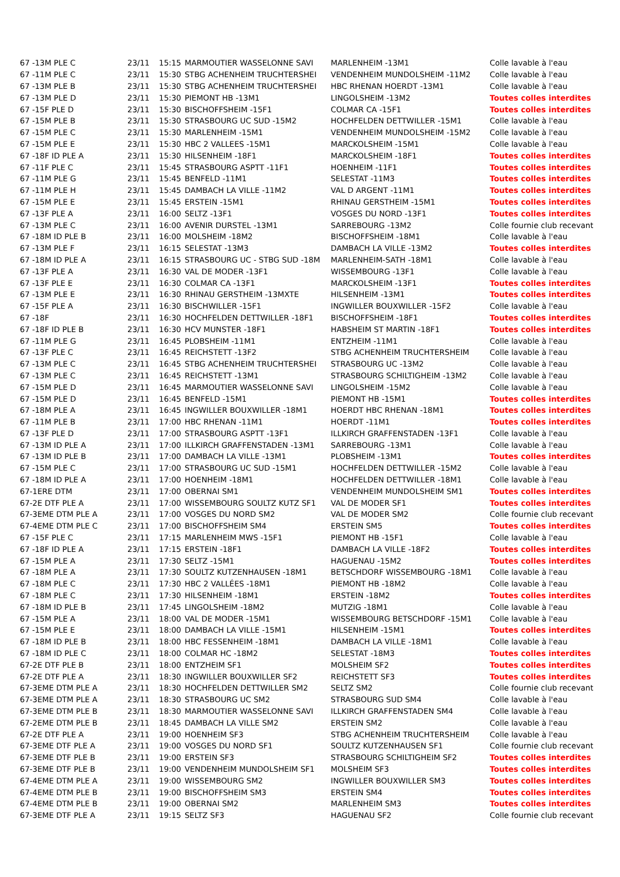| 67 -13M PLE C | 23/11 | 15:15 | MARMOUTIER WASSELONNE SAVI | MARLENHEIM -13M1 | Colle lavable à l'eau |
| 67 -11M PLE C | 23/11 | 15:30 | STBG ACHENHEIM TRUCHTERSHEI | VENDENHEIM MUNDOLSHEIM -11M2 | Colle lavable à l'eau |
| 67 -13M PLE B | 23/11 | 15:30 | STBG ACHENHEIM TRUCHTERSHEI | HBC RHENAN HOERDT -13M1 | Colle lavable à l'eau |
| 67 -13M PLE D | 23/11 | 15:30 | PIEMONT HB -13M1 | LINGOLSHEIM -13M2 | Toutes colles interdites |
| 67 -15F PLE D | 23/11 | 15:30 | BISCHOFFSHEIM -15F1 | COLMAR CA -15F1 | Toutes colles interdites |
| 67 -15M PLE B | 23/11 | 15:30 | STRASBOURG UC SUD -15M2 | HOCHFELDEN DETTWILLER -15M1 | Colle lavable à l'eau |
| 67 -15M PLE C | 23/11 | 15:30 | MARLENHEIM -15M1 | VENDENHEIM MUNDOLSHEIM -15M2 | Colle lavable à l'eau |
| 67 -15M PLE E | 23/11 | 15:30 | HBC 2 VALLEES -15M1 | MARCKOLSHEIM -15M1 | Colle lavable à l'eau |
| 67 -18F ID PLE A | 23/11 | 15:30 | HILSENHEIM -18F1 | MARCKOLSHEIM -18F1 | Toutes colles interdites |
| 67 -11F PLE C | 23/11 | 15:45 | STRASBOURG ASPTT -11F1 | HOENHEIM -11F1 | Toutes colles interdites |
| 67 -11M PLE G | 23/11 | 15:45 | BENFELD -11M1 | SELESTAT -11M3 | Toutes colles interdites |
| 67 -11M PLE H | 23/11 | 15:45 | DAMBACH LA VILLE -11M2 | VAL D ARGENT -11M1 | Toutes colles interdites |
| 67 -15M PLE E | 23/11 | 15:45 | ERSTEIN -15M1 | RHINAU GERSTHEIM -15M1 | Toutes colles interdites |
| 67 -13F PLE A | 23/11 | 16:00 | SELTZ -13F1 | VOSGES DU NORD -13F1 | Toutes colles interdites |
| 67 -13M PLE C | 23/11 | 16:00 | AVENIR DURSTEL -13M1 | SARREBOURG -13M2 | Colle fournie club recevant |
| 67 -18M ID PLE B | 23/11 | 16:00 | MOLSHEIM -18M2 | BISCHOFFSHEIM -18M1 | Colle lavable à l'eau |
| 67 -13M PLE F | 23/11 | 16:15 | SELESTAT -13M3 | DAMBACH LA VILLE -13M2 | Toutes colles interdites |
| 67 -18M ID PLE A | 23/11 | 16:15 | STRASBOURG UC - STBG SUD -18M | MARLENHEIM-SATH -18M1 | Colle lavable à l'eau |
| 67 -13F PLE A | 23/11 | 16:30 | VAL DE MODER -13F1 | WISSEMBOURG -13F1 | Colle lavable à l'eau |
| 67 -13F PLE E | 23/11 | 16:30 | COLMAR CA -13F1 | MARCKOLSHEIM -13F1 | Toutes colles interdites |
| 67 -13M PLE E | 23/11 | 16:30 | RHINAU GERSTHEIM -13MXTE | HILSENHEIM -13M1 | Toutes colles interdites |
| 67 -15F PLE A | 23/11 | 16:30 | BISCHWILLER -15F1 | INGWILLER BOUXWILLER -15F2 | Colle lavable à l'eau |
| 67 -18F | 23/11 | 16:30 | HOCHFELDEN DETTWILLER -18F1 | BISCHOFFSHEIM -18F1 | Toutes colles interdites |
| 67 -18F ID PLE B | 23/11 | 16:30 | HCV MUNSTER -18F1 | HABSHEIM ST MARTIN -18F1 | Toutes colles interdites |
| 67 -11M PLE G | 23/11 | 16:45 | PLOBSHEIM -11M1 | ENTZHEIM -11M1 | Colle lavable à l'eau |
| 67 -13F PLE C | 23/11 | 16:45 | REICHSTETT -13F2 | STBG ACHENHEIM TRUCHTERSHEIM | Colle lavable à l'eau |
| 67 -13M PLE C | 23/11 | 16:45 | STBG ACHENHEIM TRUCHTERSHEI | STRASBOURG UC -13M2 | Colle lavable à l'eau |
| 67 -13M PLE C | 23/11 | 16:45 | REICHSTETT -13M1 | STRASBOURG SCHILTIGHEIM -13M2 | Colle lavable à l'eau |
| 67 -15M PLE D | 23/11 | 16:45 | MARMOUTIER WASSELONNE SAVI | LINGOLSHEIM -15M2 | Colle lavable à l'eau |
| 67 -15M PLE D | 23/11 | 16:45 | BENFELD -15M1 | PIEMONT HB -15M1 | Toutes colles interdites |
| 67 -18M PLE A | 23/11 | 16:45 | INGWILLER BOUXWILLER -18M1 | HOERDT HBC RHENAN -18M1 | Toutes colles interdites |
| 67 -11M PLE B | 23/11 | 17:00 | HBC RHENAN -11M1 | HOERDT -11M1 | Toutes colles interdites |
| 67 -13F PLE D | 23/11 | 17:00 | STRASBOURG ASPTT -13F1 | ILLKIRCH GRAFFENSTADEN -13F1 | Colle lavable à l'eau |
| 67 -13M ID PLE A | 23/11 | 17:00 | ILLKIRCH GRAFFENSTADEN -13M1 | SARREBOURG -13M1 | Colle lavable à l'eau |
| 67 -13M ID PLE B | 23/11 | 17:00 | DAMBACH LA VILLE -13M1 | PLOBSHEIM -13M1 | Toutes colles interdites |
| 67 -15M PLE C | 23/11 | 17:00 | STRASBOURG UC SUD -15M1 | HOCHFELDEN DETTWILLER -15M2 | Colle lavable à l'eau |
| 67 -18M ID PLE A | 23/11 | 17:00 | HOENHEIM -18M1 | HOCHFELDEN DETTWILLER -18M1 | Colle lavable à l'eau |
| 67-1ERE DTM | 23/11 | 17:00 | OBERNAI SM1 | VENDENHEIM MUNDOLSHEIM SM1 | Toutes colles interdites |
| 67-2E DTF PLE A | 23/11 | 17:00 | WISSEMBOURG SOULTZ KUTZ SF1 | VAL DE MODER SF1 | Toutes colles interdites |
| 67-3EME DTM PLE A | 23/11 | 17:00 | VOSGES DU NORD SM2 | VAL DE MODER SM2 | Colle fournie club recevant |
| 67-4EME DTM PLE C | 23/11 | 17:00 | BISCHOFFSHEIM SM4 | ERSTEIN SM5 | Toutes colles interdites |
| 67 -15F PLE C | 23/11 | 17:15 | MARLENHEIM MWS -15F1 | PIEMONT HB -15F1 | Colle lavable à l'eau |
| 67 -18F ID PLE A | 23/11 | 17:15 | ERSTEIN -18F1 | DAMBACH LA VILLE -18F2 | Toutes colles interdites |
| 67 -15M PLE A | 23/11 | 17:30 | SELTZ -15M1 | HAGUENAU -15M2 | Toutes colles interdites |
| 67 -18M PLE A | 23/11 | 17:30 | SOULTZ KUTZENHAUSEN -18M1 | BETSCHDORF WISSEMBOURG -18M1 | Colle lavable à l'eau |
| 67 -18M PLE C | 23/11 | 17:30 | HBC 2 VALLÉES -18M1 | PIEMONT HB -18M2 | Colle lavable à l'eau |
| 67 -18M PLE C | 23/11 | 17:30 | HILSENHEIM -18M1 | ERSTEIN -18M2 | Toutes colles interdites |
| 67 -18M ID PLE B | 23/11 | 17:45 | LINGOLSHEIM -18M2 | MUTZIG -18M1 | Colle lavable à l'eau |
| 67 -15M PLE A | 23/11 | 18:00 | VAL DE MODER -15M1 | WISSEMBOURG BETSCHDORF -15M1 | Colle lavable à l'eau |
| 67 -15M PLE E | 23/11 | 18:00 | DAMBACH LA VILLE -15M1 | HILSENHEIM -15M1 | Toutes colles interdites |
| 67 -18M ID PLE B | 23/11 | 18:00 | HBC FESSENHEIM -18M1 | DAMBACH LA VILLE -18M1 | Colle lavable à l'eau |
| 67 -18M ID PLE C | 23/11 | 18:00 | COLMAR HC -18M2 | SELESTAT -18M3 | Toutes colles interdites |
| 67-2E DTF PLE B | 23/11 | 18:00 | ENTZHEIM SF1 | MOLSHEIM SF2 | Toutes colles interdites |
| 67-2E DTF PLE A | 23/11 | 18:30 | INGWILLER BOUXWILLER SF2 | REICHSTETT SF3 | Toutes colles interdites |
| 67-3EME DTM PLE A | 23/11 | 18:30 | HOCHFELDEN DETTWILLER SM2 | SELTZ SM2 | Colle fournie club recevant |
| 67-3EME DTM PLE A | 23/11 | 18:30 | STRASBOURG UC SM2 | STRASBOURG SUD SM4 | Colle lavable à l'eau |
| 67-3EME DTM PLE B | 23/11 | 18:30 | MARMOUTIER WASSELONNE SAVI | ILLKIRCH GRAFFENSTADEN SM4 | Colle lavable à l'eau |
| 67-2EME DTM PLE B | 23/11 | 18:45 | DAMBACH LA VILLE SM2 | ERSTEIN SM2 | Colle lavable à l'eau |
| 67-2E DTF PLE A | 23/11 | 19:00 | HOENHEIM SF3 | STBG ACHENHEIM TRUCHTERSHEIM | Colle lavable à l'eau |
| 67-3EME DTF PLE A | 23/11 | 19:00 | VOSGES DU NORD SF1 | SOULTZ KUTZENHAUSEN SF1 | Colle fournie club recevant |
| 67-3EME DTF PLE B | 23/11 | 19:00 | ERSTEIN SF3 | STRASBOURG SCHILTIGHEIM SF2 | Toutes colles interdites |
| 67-3EME DTF PLE B | 23/11 | 19:00 | VENDENHEIM MUNDOLSHEIM SF1 | MOLSHEIM SF3 | Toutes colles interdites |
| 67-4EME DTM PLE A | 23/11 | 19:00 | WISSEMBOURG SM2 | INGWILLER BOUXWILLER SM3 | Toutes colles interdites |
| 67-4EME DTM PLE B | 23/11 | 19:00 | BISCHOFFSHEIM SM3 | ERSTEIN SM4 | Toutes colles interdites |
| 67-4EME DTM PLE B | 23/11 | 19:00 | OBERNAI SM2 | MARLENHEIM SM3 | Toutes colles interdites |
| 67-3EME DTF PLE A | 23/11 | 19:15 | SELTZ SF3 | HAGUENAU SF2 | Colle fournie club recevant |